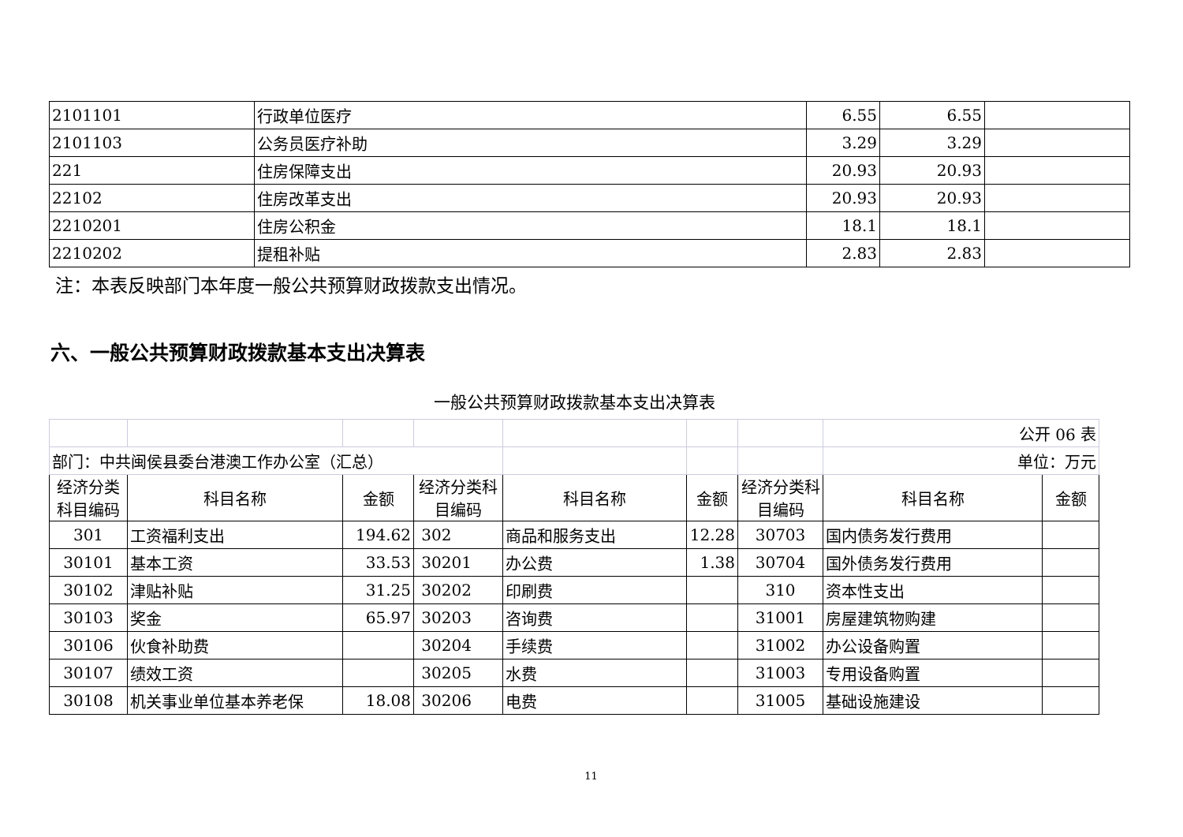| 2101101 | 行政单位医疗 | 6.55 | 6.55 | |
| 2101103 | 公务员医疗补助 | 3.29 | 3.29 | |
| 221 | 住房保障支出 | 20.93 | 20.93 | |
| 22102 | 住房改革支出 | 20.93 | 20.93 | |
| 2210201 | 住房公积金 | 18.1 | 18.1 | |
| 2210202 | 提租补贴 | 2.83 | 2.83 | |
注：本表反映部门本年度一般公共预算财政拨款支出情况。
六、一般公共预算财政拨款基本支出决算表
一般公共预算财政拨款基本支出决算表
| | | | | | | | 公开 06 表 | |
| 部门：中共闽侯县委台港澳工作办公室（汇总） | | | | | | | 单位：万元 | |
| 经济分类科目编码 | 科目名称 | 金额 | 经济分类科目编码 | 科目名称 | 金额 | 经济分类科目编码 | 科目名称 | 金额 |
| 301 | 工资福利支出 | 194.62 | 302 | 商品和服务支出 | 12.28 | 30703 | 国内债务发行费用 | |
| 30101 | 基本工资 | 33.53 | 30201 | 办公费 | 1.38 | 30704 | 国外债务发行费用 | |
| 30102 | 津贴补贴 | 31.25 | 30202 | 印刷费 | | 310 | 资本性支出 | |
| 30103 | 奖金 | 65.97 | 30203 | 咨询费 | | 31001 | 房屋建筑物购建 | |
| 30106 | 伙食补助费 | | 30204 | 手续费 | | 31002 | 办公设备购置 | |
| 30107 | 绩效工资 | | 30205 | 水费 | | 31003 | 专用设备购置 | |
| 30108 | 机关事业单位基本养老保 | 18.08 | 30206 | 电费 | | 31005 | 基础设施建设 | |
11